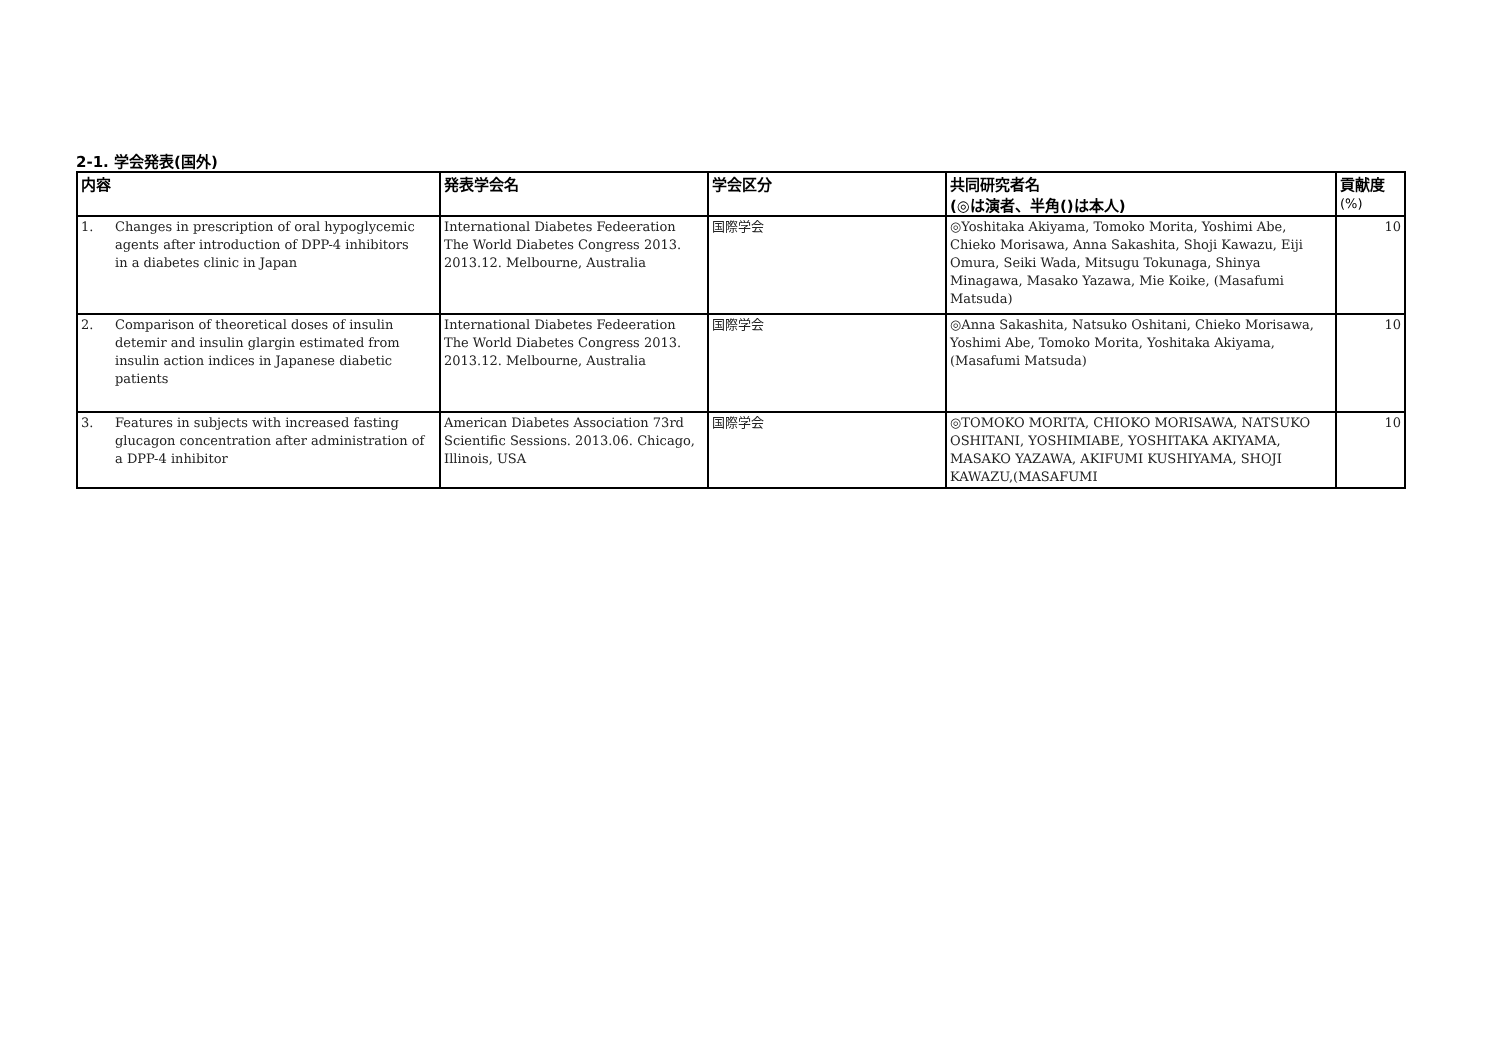2-1. 学会発表(国外)
| 内容 | 発表学会名 | 学会区分 | 共同研究者名 (◎は演者、半角()は本人) | 貢献度 (%) |
| --- | --- | --- | --- | --- |
| 1. Changes in prescription of oral hypoglycemic agents after introduction of DPP-4 inhibitors in a diabetes clinic in Japan | International Diabetes Fedeeration The World Diabetes Congress 2013. 2013.12. Melbourne, Australia | 国際学会 | ◎Yoshitaka Akiyama, Tomoko Morita, Yoshimi Abe, Chieko Morisawa, Anna Sakashita, Shoji Kawazu, Eiji Omura, Seiki Wada, Mitsugu Tokunaga, Shinya Minagawa, Masako Yazawa, Mie Koike, (Masafumi Matsuda) | 10 |
| 2. Comparison of theoretical doses of insulin detemir and insulin glargin estimated from insulin action indices in Japanese diabetic patients | International Diabetes Fedeeration The World Diabetes Congress 2013. 2013.12. Melbourne, Australia | 国際学会 | ◎Anna Sakashita, Natsuko Oshitani, Chieko Morisawa, Yoshimi Abe, Tomoko Morita, Yoshitaka Akiyama, (Masafumi Matsuda) | 10 |
| 3. Features in subjects with increased fasting glucagon concentration after administration of a DPP-4 inhibitor | American Diabetes Association 73rd Scientific Sessions. 2013.06. Chicago, Illinois, USA | 国際学会 | ◎TOMOKO MORITA, CHIOKO MORISAWA, NATSUKO OSHITANI, YOSHIMIABE, YOSHITAKA AKIYAMA, MASAKO YAZAWA, AKIFUMI KUSHIYAMA, SHOJI KAWAZU,(MASAFUMI | 10 |